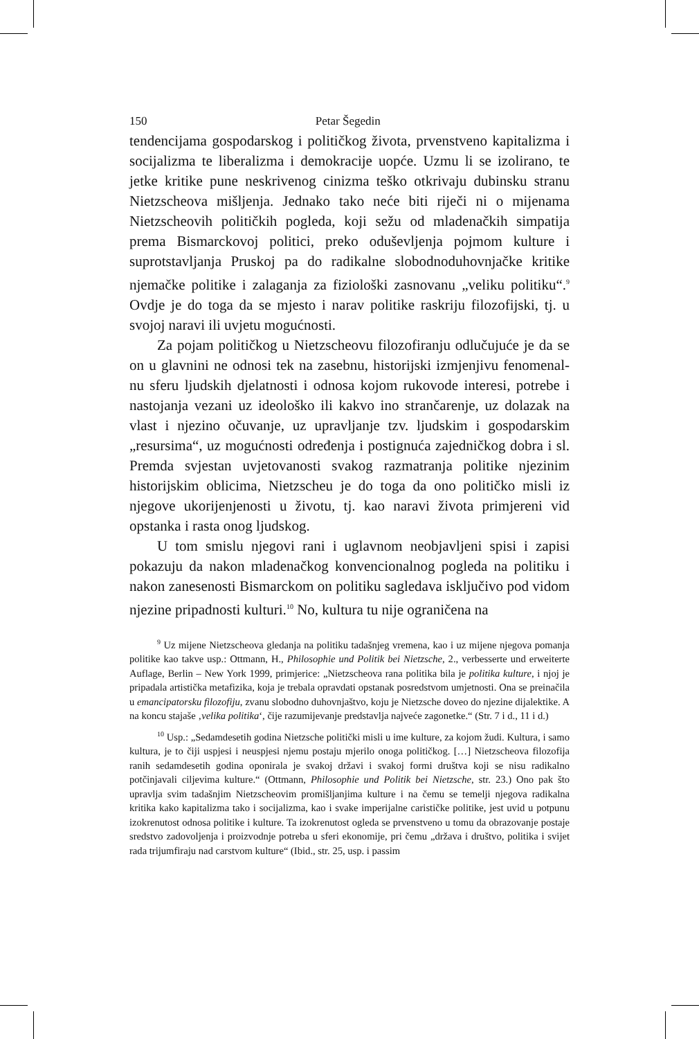150 Petar Šegedin
tendencijama gospodarskog i političkog života, prvenstveno kapitalizma i socijalizma te liberalizma i demokracije uopće. Uzmu li se izolirano, te jetke kritike pune neskrivenog cinizma teško otkrivaju dubinsku stranu Nietzscheova mišljenja. Jednako tako neće biti riječi ni o mijenama Nietzscheovih političkih pogleda, koji sežu od mladenačkih simpatija prema Bismarckovoj politici, preko oduševljenja pojmom kulture i suprotstavljanja Pruskoj pa do radikalne slobodnoduhovnjačke kritike njemačke politike i zalaganja za fiziološki zasnovanu „veliku politiku“.<sup>9</sup> Ovdje je do toga da se mjesto i narav politike raskriju filozofijski, tj. u svojoj naravi ili uvjetu mogućnosti.
Za pojam političkog u Nietzscheovu filozofiranju odlučujuće je da se on u glavnini ne odnosi tek na zasebnu, historijski izmjenjivu fenomenal-nu sferu ljudskih djelatnosti i odnosa kojom rukovode interesi, potrebe i nastojanja vezani uz ideološko ili kakvo ino strančarenje, uz dolazak na vlast i njezino očuvanje, uz upravljanje tzv. ljudskim i gospodarskim „resursima“, uz mogućnosti određenja i postignuća zajedničkog dobra i sl. Premda svjestan uvjetovanosti svakog razmatranja politike njezinim historijskim oblicima, Nietzscheu je do toga da ono političko misli iz njegove ukorijenjenosti u životu, tj. kao naravi života primjereni vid opstanka i rasta onog ljudskog.
U tom smislu njegovi rani i uglavnom neobjavljeni spisi i zapisi pokazuju da nakon mladenačkog konvencionalnog pogleda na politiku i nakon zanesenosti Bismarckom on politiku sagledava isključivo pod vidom njezine pripadnosti kulturi.<sup>10</sup> No, kultura tu nije ograničena na
<sup>9</sup> Uz mijene Nietzscheova gledanja na politiku tadašnjeg vremena, kao i uz mijene njegova pomanja politike kao takve usp.: Ottmann, H., Philosophie und Politik bei Nietzsche, 2., verbesserte und erweiterte Auflage, Berlin – New York 1999, primjerice: „Nietzscheova rana politika bila je politika kulture, i njoj je pripadala artistička metafizika, koja je trebala opravdati opstanak posredstvom umjetnosti. Ona se preinačila u emancipatorsku filozofiju, zvanu slobodno duhovnjaštvo, koju je Nietzsche doveo do njezine dijalektike. A na koncu stajaše ‚velika politika‘, čije razumijevanje predstavlja najveće zagonetke.“ (Str. 7 i d., 11 i d.)
<sup>10</sup> Usp.: „Sedamdesetih godina Nietzsche politički misli u ime kulture, za kojom žudi. Kultura, i samo kultura, je to čiji uspjesi i neuspjesi njemu postaju mjerilo onoga političkog. […] Nietzscheova filozofija ranih sedamdesetih godina oponirala je svakoj državi i svakoj formi društva koji se nisu radikalno potčinjavali ciljevima kulture.“ (Ottmann, Philosophie und Politik bei Nietzsche, str. 23.) Ono pak što upravlja svim tadašnjim Nietzscheovim promišljanjima kulture i na čemu se temelji njegova radikalna kritika kako kapitalizma tako i socijalizma, kao i svake imperijalne carističke politike, jest uvid u potpunu izokrenutost odnosa politike i kulture. Ta izokrenutost ogleda se prvenstveno u tomu da obrazovanje postaje sredstvo zadovoljenja i proizvodnje potreba u sferi ekonomije, pri čemu „država i društvo, politika i svijet rada trijumfiraju nad carstvom kulture“ (Ibid., str. 25, usp. i passim